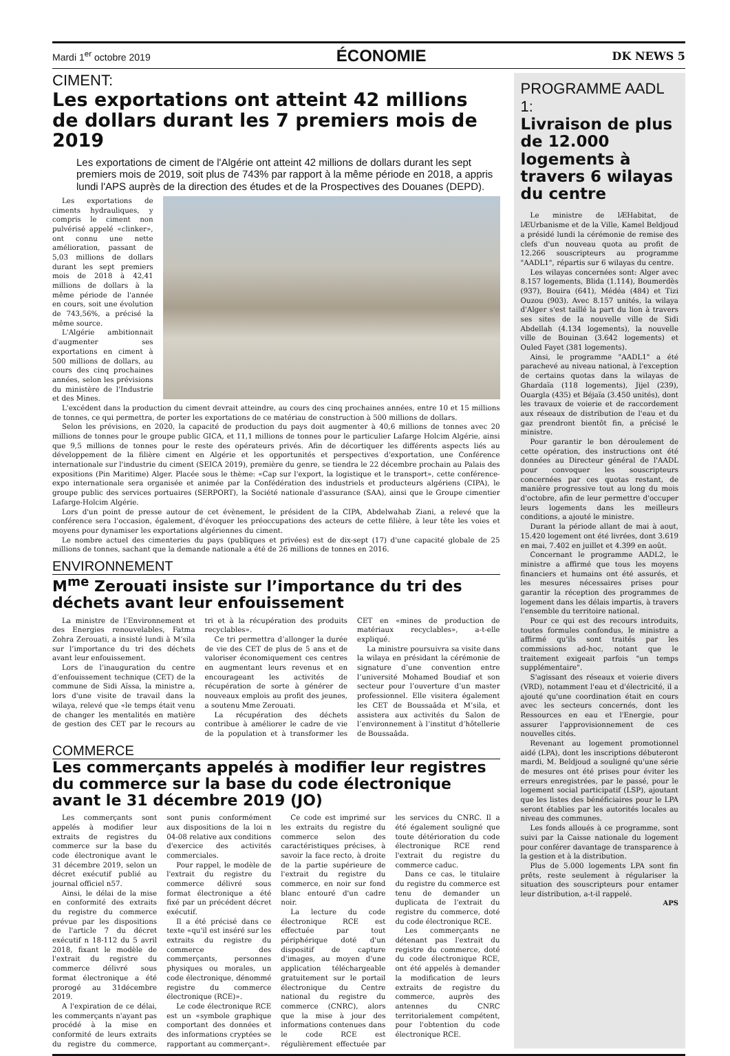Mardi 1<sup>er</sup> octobre 2019 ÉCONOMIE DK NEWS 5
CIMENT:
Les exportations ont atteint 42 millions de dollars durant les 7 premiers mois de 2019
Les exportations de ciment de l'Algérie ont atteint 42 millions de dollars durant les sept premiers mois de 2019, soit plus de 743% par rapport à la même période en 2018, a appris lundi l'APS auprès de la direction des études et de la Prospectives des Douanes (DEPD).
Les exportations de ciments hydrauliques, y compris le ciment non pulvérisé appelé «clinker», ont connu une nette amélioration, passant de 5,03 millions de dollars durant les sept premiers mois de 2018 à 42,41 millions de dollars à la même période de l'année en cours, soit une évolution de 743,56%, a précisé la même source.
L'Algérie ambitionnait d'augmenter ses exportations en ciment à 500 millions de dollars, au cours des cinq prochaines années, selon les prévisions du ministère de l'Industrie et des Mines.
L'excédent dans la production du ciment devrait atteindre, au cours des cinq prochaines années, entre 10 et 15 millions de tonnes, ce qui permettra, de porter les exportations de ce matériau de construction à 500 millions de dollars.
Selon les prévisions, en 2020, la capacité de production du pays doit augmenter à 40,6 millions de tonnes avec 20 millions de tonnes pour le groupe public GICA, et 11,1 millions de tonnes pour le particulier Lafarge Holcim Algérie, ainsi que 9,5 millions de tonnes pour le reste des opérateurs privés. Afin de décortiquer les différents aspects liés au développement de la filière ciment en Algérie et les opportunités et perspectives d'exportation, une Conférence internationale sur l'industrie du ciment (SEICA 2019), première du genre, se tiendra le 22 décembre prochain au Palais des expositions (Pin Maritime) Alger. Placée sous le thème: «Cap sur l'export, la logistique et le transport», cette conférence-expo internationale sera organisée et animée par la Confédération des industriels et producteurs algériens (CIPA), le groupe public des services portuaires (SERPORT), la Société nationale d'assurance (SAA), ainsi que le Groupe cimentier Lafarge-Holcim Algérie.
Lors d'un point de presse autour de cet évènement, le président de la CIPA, Abdelwahab Ziani, a relevé que la conférence sera l'occasion, également, d'évoquer les préoccupations des acteurs de cette filière, à leur tête les voies et moyens pour dynamiser les exportations algériennes du ciment.
Le nombre actuel des cimenteries du pays (publiques et privées) est de dix-sept (17) d'une capacité globale de 25 millions de tonnes, sachant que la demande nationale a été de 26 millions de tonnes en 2016.
ENVIRONNEMENT
M<sup>me</sup> Zerouati insiste sur l’importance du tri des déchets avant leur enfouissement
La ministre de l’Environnement et des Energies renouvelables, Fatma Zohra Zerouati, a insisté lundi à M’sila sur l’importance du tri des déchets avant leur enfouissement.
Lors de l’inauguration du centre d’enfouissement technique (CET) de la commune de Sidi Aïssa, la ministre a, lors d'une visite de travail dans la wilaya, relevé que «le temps était venu de changer les mentalités en matière de gestion des CET par le recours au tri et à la récupération des produits recyclables».
Ce tri permettra d’allonger la durée de vie des CET de plus de 5 ans et de valoriser économiquement ces centres en augmentant leurs revenus et en encourageant les activités de récupération de sorte à générer de nouveaux emplois au profit des jeunes, a soutenu Mme Zerouati.
La récupération des déchets contribue à améliorer le cadre de vie de la population et à transformer les CET en «mines de production de matériaux recyclables», a-t-elle expliqué.
La ministre poursuivra sa visite dans la wilaya en présidant la cérémonie de signature d’une convention entre l’université Mohamed Boudiaf et son secteur pour l’ouverture d’un master professionnel. Elle visitera également les CET de Boussaâda et M’sila, et assistera aux activités du Salon de l’environnement à l’institut d’hôtellerie de Boussaâda.
COMMERCE
Les commerçants appelés à modifier leur registres du commerce sur la base du code électronique avant le 31 décembre 2019 (JO)
Les commerçants sont appelés à modifier leur extraits de registres du commerce sur la base du code électronique avant le 31 décembre 2019, selon un décret exécutif publié au journal officiel n57.
Ainsi, le délai de la mise en conformité des extraits du registre du commerce prévue par les dispositions de l'article 7 du décret exécutif n 18-112 du 5 avril 2018, fixant le modèle de l'extrait du registre du commerce délivré sous format électronique a été prorogé au 31décembre 2019.
A l'expiration de ce délai, les commerçants n'ayant pas procédé à la mise en conformité de leurs extraits du registre du commerce, sont punis conformément aux dispositions de la loi n 04-08 relative aux conditions d'exercice des activités commerciales.
Pour rappel, le modèle de l'extrait du registre du commerce délivré sous format électronique a été fixé par un précédent décret exécutif.
Il a été précisé dans ce texte «qu'il est inséré sur les extraits du registre du commerce des commerçants, personnes physiques ou morales, un code électronique, dénommé registre du commerce électronique (RCE)».
Le code électronique RCE est un «symbole graphique comportant des données et des informations cryptées se rapportant au commerçant».
Ce code est imprimé sur les extraits du registre du commerce selon des caractéristiques précises, à savoir la face recto, à droite de la partie supérieure de l'extrait du registre du commerce, en noir sur fond blanc entouré d'un cadre noir.
La lecture du code électronique RCE est effectuée par tout périphérique doté d'un dispositif de capture d'images, au moyen d'une application téléchargeable gratuitement sur le portail électronique du Centre national du registre du commerce (CNRC), alors que la mise à jour des informations contenues dans le code RCE est régulièrement effectuée par les services du CNRC. Il a été également souligné que toute détérioration du code électronique RCE rend l'extrait du registre du commerce caduc.
Dans ce cas, le titulaire du registre du commerce est tenu de demander un duplicata de l'extrait du registre du commerce, doté du code électronique RCE.
Les commerçants ne détenant pas l'extrait du registre du commerce, doté du code électronique RCE, ont été appelés à demander la modification de leurs extraits de registre du commerce, auprès des antennes du CNRC territorialement compétent, pour l'obtention du code électronique RCE.
PROGRAMME AADL 1:
Livraison de plus de 12.000 logements à travers 6 wilayas du centre
Le ministre de lÆHabitat, de lÆUrbanisme et de la Ville, Kamel Beldjoud a présidé lundi la cérémonie de remise des clefs d'un nouveau quota au profit de 12.266 souscripteurs au programme "AADL1", répartis sur 6 wilayas du centre.
Les wilayas concernées sont: Alger avec 8.157 logements, Blida (1.114), Boumerdès (937), Bouira (641), Médéa (484) et Tizi Ouzou (903). Avec 8.157 unités, la wilaya d'Alger s'est taillé la part du lion à travers ses sites de la nouvelle ville de Sidi Abdellah (4.134 logements), la nouvelle ville de Bouinan (3.642 logements) et Ouled Fayet (381 logements).
Ainsi, le programme "AADL1" a été parachevé au niveau national, à l'exception de certains quotas dans la wilayas de Ghardaïa (118 logements), Jijel (239), Ouargla (435) et Béjaïa (3.450 unités), dont les travaux de voierie et de raccordement aux réseaux de distribution de l'eau et du gaz prendront bientôt fin, a précisé le ministre.
Pour garantir le bon déroulement de cette opération, des instructions ont été données au Directeur général de l'AADL pour convoquer les souscripteurs concernées par ces quotas restant, de manière progressive tout au long du mois d'octobre, afin de leur permettre d'occuper leurs logements dans les meilleurs conditions, a ajouté le ministre.
Durant la période allant de mai à aout, 15.420 logement ont été livrées, dont 3.619 en mai, 7.402 en juillet et 4.399 en août.
Concernant le programme AADL2, le ministre a affirmé que tous les moyens financiers et humains ont été assurés, et les mesures nécessaires prises pour garantir la réception des programmes de logement dans les délais impartis, à travers l'ensemble du territoire national.
Pour ce qui est des recours introduits, toutes formules confondus, le ministre a affirmé qu'ils sont traités par les commissions ad-hoc, notant que le traitement exigeait parfois "un temps supplémentaire".
S'agissant des réseaux et voierie divers (VRD), notamment l'eau et d'électricité, il a ajouté qu'une coordination était en cours avec les secteurs concernés, dont les Ressources en eau et l'Energie, pour assurer l'approvisionnement de ces nouvelles cités.
Revenant au logement promotionnel aidé (LPA), dont les inscriptions débuteront mardi, M. Beldjoud a souligné qu'une série de mesures ont été prises pour éviter les erreurs enregistrées, par le passé, pour le logement social participatif (LSP), ajoutant que les listes des bénéficiaires pour le LPA seront établies par les autorités locales au niveau des communes.
Les fonds alloués à ce programme, sont suivi par la Caisse nationale du logement pour conférer davantage de transparence à la gestion et à la distribution.
Plus de 5.000 logements LPA sont fin prêts, reste seulement à régulariser la situation des souscripteurs pour entamer leur distribution, a-t-il rappelé.
APS